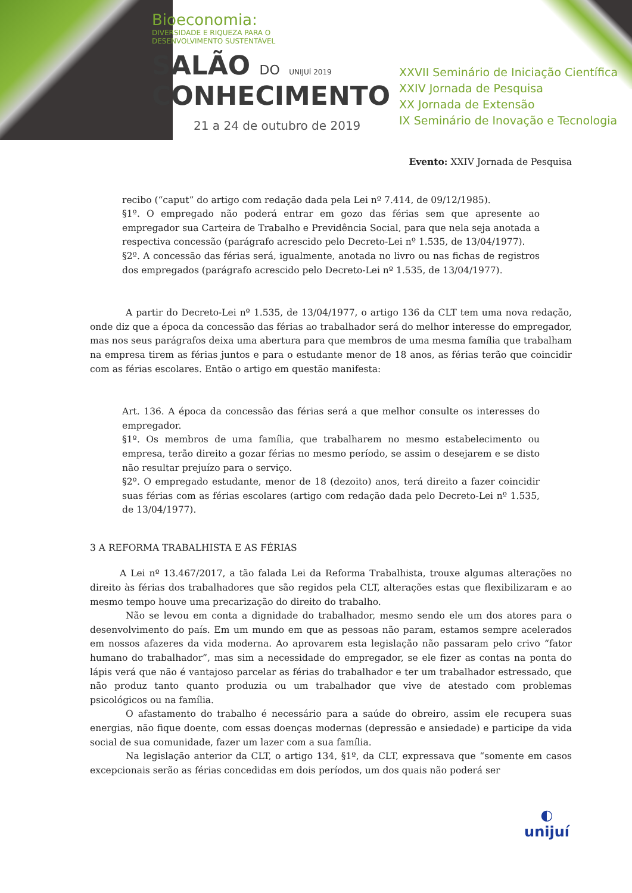Bioeconomia:
DIVERSIDADE E RIQUEZA PARA O
DESENVOLVIMENTO SUSTENTÁVEL
SALÃO DO UNIJUÍ 2019
CONHECIMENTO
21 a 24 de outubro de 2019
XXVII Seminário de Iniciação Científica
XXIV Jornada de Pesquisa
XX Jornada de Extensão
IX Seminário de Inovação e Tecnologia
Evento: XXIV Jornada de Pesquisa
recibo (“caput” do artigo com redação dada pela Lei nº 7.414, de 09/12/1985).
§1º. O empregado não poderá entrar em gozo das férias sem que apresente ao empregador sua Carteira de Trabalho e Previdência Social, para que nela seja anotada a respectiva concessão (parágrafo acrescido pelo Decreto-Lei nº 1.535, de 13/04/1977).
§2º. A concessão das férias será, igualmente, anotada no livro ou nas fichas de registros dos empregados (parágrafo acrescido pelo Decreto-Lei nº 1.535, de 13/04/1977).
A partir do Decreto-Lei nº 1.535, de 13/04/1977, o artigo 136 da CLT tem uma nova redação, onde diz que a época da concessão das férias ao trabalhador será do melhor interesse do empregador, mas nos seus parágrafos deixa uma abertura para que membros de uma mesma família que trabalham na empresa tirem as férias juntos e para o estudante menor de 18 anos, as férias terão que coincidir com as férias escolares. Então o artigo em questão manifesta:
Art. 136. A época da concessão das férias será a que melhor consulte os interesses do empregador.
§1º. Os membros de uma família, que trabalharem no mesmo estabelecimento ou empresa, terão direito a gozar férias no mesmo período, se assim o desejarem e se disto não resultar prejuízo para o serviço.
§2º. O empregado estudante, menor de 18 (dezoito) anos, terá direito a fazer coincidir suas férias com as férias escolares (artigo com redação dada pelo Decreto-Lei nº 1.535, de 13/04/1977).
3 A REFORMA TRABALHISTA E AS FÉRIAS
A Lei nº 13.467/2017, a tão falada Lei da Reforma Trabalhista, trouxe algumas alterações no direito às férias dos trabalhadores que são regidos pela CLT, alterações estas que flexibilizaram e ao mesmo tempo houve uma precarização do direito do trabalho.
Não se levou em conta a dignidade do trabalhador, mesmo sendo ele um dos atores para o desenvolvimento do país. Em um mundo em que as pessoas não param, estamos sempre acelerados em nossos afazeres da vida moderna. Ao aprovarem esta legislação não passaram pelo crivo “fator humano do trabalhador”, mas sim a necessidade do empregador, se ele fizer as contas na ponta do lápis verá que não é vantajoso parcelar as férias do trabalhador e ter um trabalhador estressado, que não produz tanto quanto produzia ou um trabalhador que vive de atestado com problemas psicológicos ou na família.
O afastamento do trabalho é necessário para a saúde do obreiro, assim ele recupera suas energias, não fique doente, com essas doenças modernas (depressão e ansiedade) e participe da vida social de sua comunidade, fazer um lazer com a sua família.
Na legislação anterior da CLT, o artigo 134, §1º, da CLT, expressava que “somente em casos excepcionais serão as férias concedidas em dois períodos, um dos quais não poderá ser
◐
unijuí